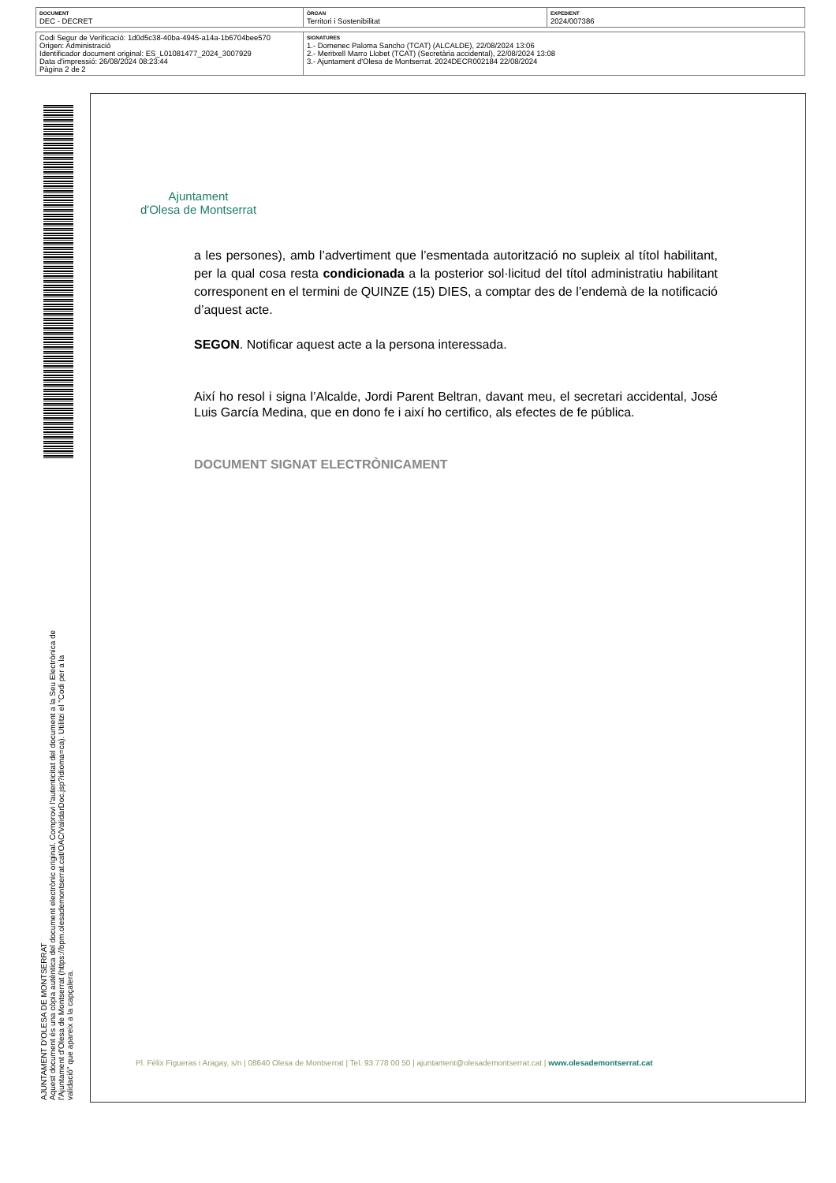| DOCUMENT DEC - DECRET | ÒRGAN Territori i Sostenibilitat | EXPEDIENT 2024/007386 |
| Codi Segur de Verificació: 1d0d5c38-40ba-4945-a14a-1b6704bee570 Origen: Administració Identificador document original: ES_L01081477_2024_3007929 Data d'impressió: 26/08/2024 08:23:44 Pàgina 2 de 2 | SIGNATURES 1.- Domenec Paloma Sancho (TCAT) (ALCALDE), 22/08/2024 13:06 2.- Meritxell Marro Llobet (TCAT) (Secretària accidental), 22/08/2024 13:08 3.- Ajuntament d'Olesa de Montserrat. 2024DECR002184 22/08/2024 |
AJUNTAMENT D'OLESA DE MONTSERRAT
Aquest document és una còpia autèntica del document electrònic original. Comprovi l'autenticitat del document a la Seu Electrònica de l'Ajuntament d'Olesa de Montserrat (https://bpm.olesademontserrat.cat/OAC/ValidarDoc.jsp?idioma=ca). Utilitzi el "Codi per a la validació" que apareix a la capçalera.
Ajuntament
d'Olesa de Montserrat
a les persones), amb l’advertiment que l’esmentada autorització no supleix al títol habilitant, per la qual cosa resta condicionada a la posterior sol·licitud del títol administratiu habilitant corresponent en el termini de QUINZE (15) DIES, a comptar des de l’endemà de la notificació d’aquest acte.
SEGON. Notificar aquest acte a la persona interessada.
Així ho resol i signa l’Alcalde, Jordi Parent Beltran, davant meu, el secretari accidental, José Luis García Medina, que en dono fe i així ho certifico, als efectes de fe pública.
DOCUMENT SIGNAT ELECTRÒNICAMENT
Pl. Fèlix Figueras i Aragay, s/n | 08640 Olesa de Montserrat | Tel. 93 778 00 50 | ajuntament@olesademontserrat.cat | www.olesademontserrat.cat